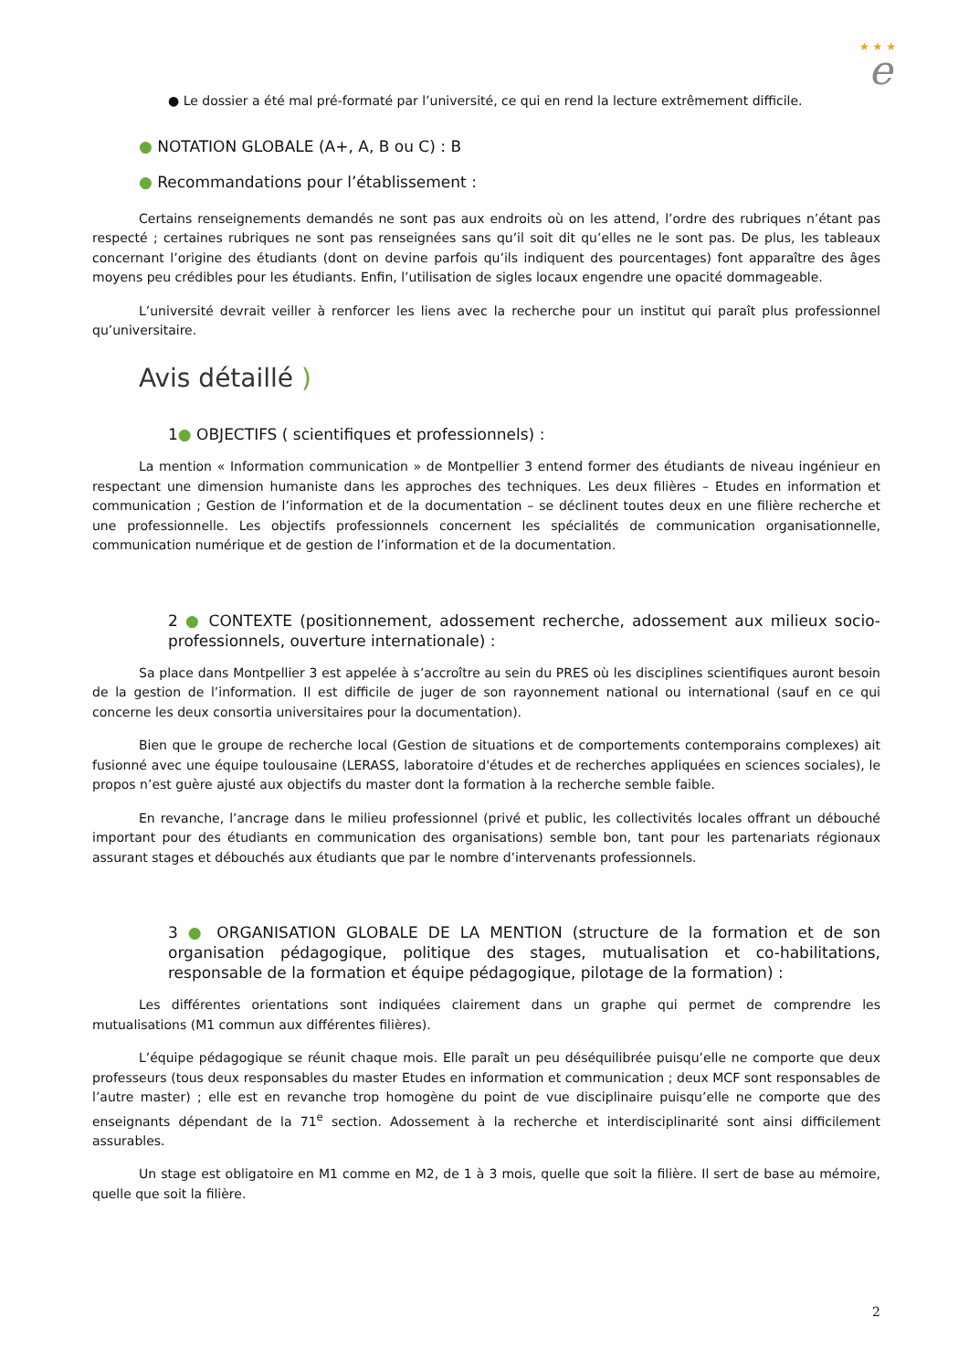★ ★ ★
e
● Le dossier a été mal pré-formaté par l’université, ce qui en rend la lecture extrêmement difficile.
● NOTATION GLOBALE (A+, A, B ou C) : B
● Recommandations pour l’établissement :
Certains renseignements demandés ne sont pas aux endroits où on les attend, l’ordre des rubriques n’étant pas respecté ; certaines rubriques ne sont pas renseignées sans qu’il soit dit qu’elles ne le sont pas. De plus, les tableaux concernant l’origine des étudiants (dont on devine parfois qu’ils indiquent des pourcentages) font apparaître des âges moyens peu crédibles pour les étudiants. Enfin, l’utilisation de sigles locaux engendre une opacité dommageable.
L’université devrait veiller à renforcer les liens avec la recherche pour un institut qui paraît plus professionnel qu’universitaire.
Avis détaillé )
1● OBJECTIFS ( scientifiques et professionnels) :
La mention « Information communication » de Montpellier 3 entend former des étudiants de niveau ingénieur en respectant une dimension humaniste dans les approches des techniques. Les deux filières – Etudes en information et communication ; Gestion de l’information et de la documentation – se déclinent toutes deux en une filière recherche et une professionnelle. Les objectifs professionnels concernent les spécialités de communication organisationnelle, communication numérique et de gestion de l’information et de la documentation.
2 ● CONTEXTE (positionnement, adossement recherche, adossement aux milieux socio-professionnels, ouverture internationale) :
Sa place dans Montpellier 3 est appelée à s’accroître au sein du PRES où les disciplines scientifiques auront besoin de la gestion de l’information. Il est difficile de juger de son rayonnement national ou international (sauf en ce qui concerne les deux consortia universitaires pour la documentation).
Bien que le groupe de recherche local (Gestion de situations et de comportements contemporains complexes) ait fusionné avec une équipe toulousaine (LERASS, laboratoire d'études et de recherches appliquées en sciences sociales), le propos n’est guère ajusté aux objectifs du master dont la formation à la recherche semble faible.
En revanche, l’ancrage dans le milieu professionnel (privé et public, les collectivités locales offrant un débouché important pour des étudiants en communication des organisations) semble bon, tant pour les partenariats régionaux assurant stages et débouchés aux étudiants que par le nombre d’intervenants professionnels.
3 ● ORGANISATION GLOBALE DE LA MENTION (structure de la formation et de son organisation pédagogique, politique des stages, mutualisation et co-habilitations, responsable de la formation et équipe pédagogique, pilotage de la formation) :
Les différentes orientations sont indiquées clairement dans un graphe qui permet de comprendre les mutualisations (M1 commun aux différentes filières).
L’équipe pédagogique se réunit chaque mois. Elle paraît un peu déséquilibrée puisqu’elle ne comporte que deux professeurs (tous deux responsables du master Etudes en information et communication ; deux MCF sont responsables de l’autre master) ; elle est en revanche trop homogène du point de vue disciplinaire puisqu’elle ne comporte que des enseignants dépendant de la 71<sup>e</sup> section. Adossement à la recherche et interdisciplinarité sont ainsi difficilement assurables.
Un stage est obligatoire en M1 comme en M2, de 1 à 3 mois, quelle que soit la filière. Il sert de base au mémoire, quelle que soit la filière.
2